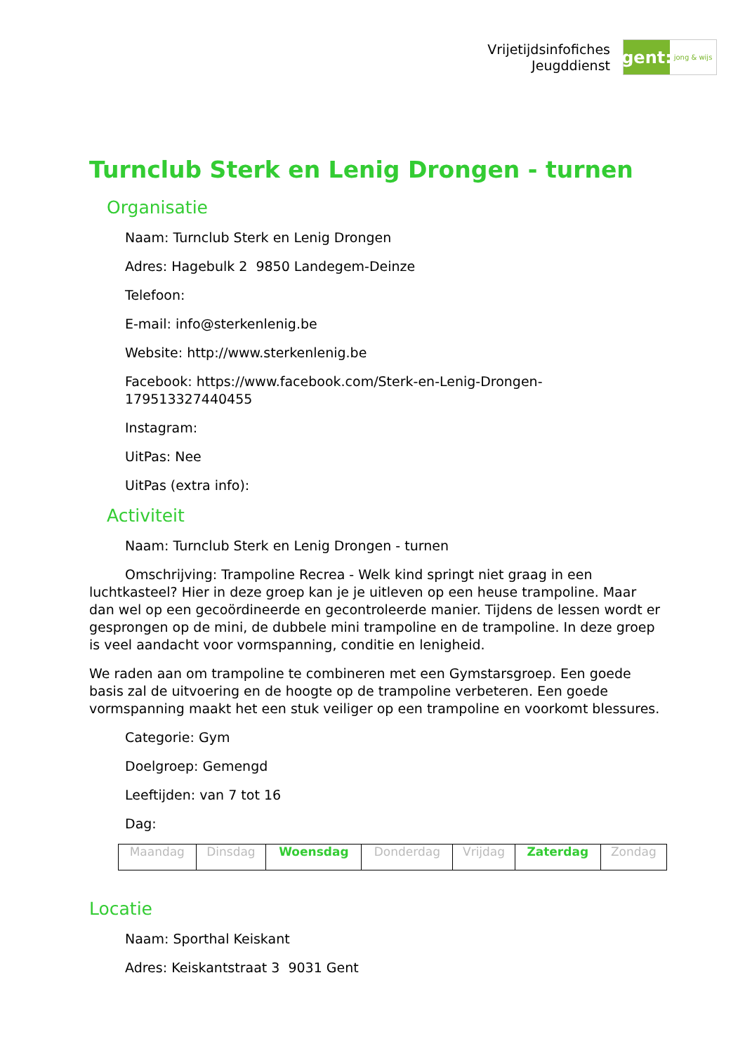Vrijetijdsinfofiches
Jeugddienst
gent:
jong & wijs
Turnclub Sterk en Lenig Drongen - turnen
Organisatie
Naam: Turnclub Sterk en Lenig Drongen
Adres: Hagebulk 2 9850 Landegem-Deinze
Telefoon:
E-mail: info@sterkenlenig.be
Website: http://www.sterkenlenig.be
Facebook: https://www.facebook.com/Sterk-en-Lenig-Drongen-179513327440455
Instagram:
UitPas: Nee
UitPas (extra info):
Activiteit
Naam: Turnclub Sterk en Lenig Drongen - turnen
Omschrijving: Trampoline Recrea - Welk kind springt niet graag in een luchtkasteel? Hier in deze groep kan je je uitleven op een heuse trampoline. Maar dan wel op een gecoördineerde en gecontroleerde manier. Tijdens de lessen wordt er gesprongen op de mini, de dubbele mini trampoline en de trampoline. In deze groep is veel aandacht voor vormspanning, conditie en lenigheid.
We raden aan om trampoline te combineren met een Gymstarsgroep. Een goede basis zal de uitvoering en de hoogte op de trampoline verbeteren. Een goede vormspanning maakt het een stuk veiliger op een trampoline en voorkomt blessures.
Categorie: Gym
Doelgroep: Gemengd
Leeftijden: van 7 tot 16
Dag:
| Maandag | Dinsdag | Woensdag | Donderdag | Vrijdag | Zaterdag | Zondag |
Locatie
Naam: Sporthal Keiskant
Adres: Keiskantstraat 3 9031 Gent